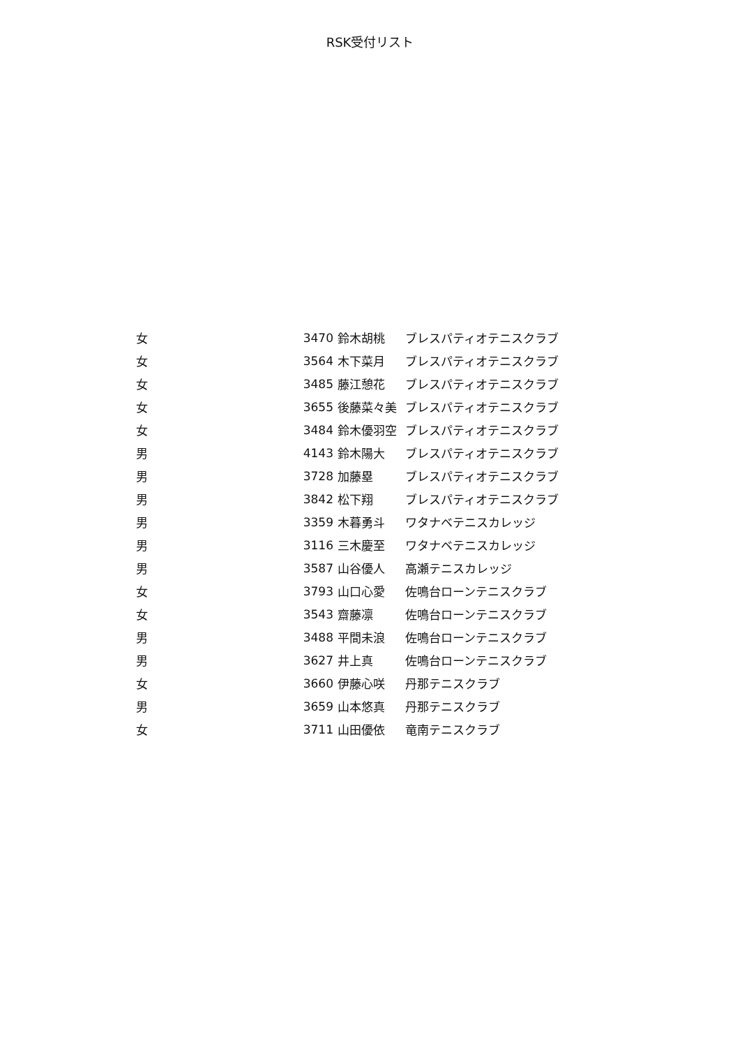RSK受付リスト
| 女 | 3470 | 鈴木胡桃 | ブレスパティオテニスクラブ |
| 女 | 3564 | 木下菜月 | ブレスパティオテニスクラブ |
| 女 | 3485 | 藤江憩花 | ブレスパティオテニスクラブ |
| 女 | 3655 | 後藤菜々美 | ブレスパティオテニスクラブ |
| 女 | 3484 | 鈴木優羽空 | ブレスパティオテニスクラブ |
| 男 | 4143 | 鈴木陽大 | ブレスパティオテニスクラブ |
| 男 | 3728 | 加藤塁 | ブレスパティオテニスクラブ |
| 男 | 3842 | 松下翔 | ブレスパティオテニスクラブ |
| 男 | 3359 | 木暮勇斗 | ワタナベテニスカレッジ |
| 男 | 3116 | 三木慶至 | ワタナベテニスカレッジ |
| 男 | 3587 | 山谷優人 | 高瀬テニスカレッジ |
| 女 | 3793 | 山口心愛 | 佐鳴台ローンテニスクラブ |
| 女 | 3543 | 齋藤凛 | 佐鳴台ローンテニスクラブ |
| 男 | 3488 | 平間未浪 | 佐鳴台ローンテニスクラブ |
| 男 | 3627 | 井上真 | 佐鳴台ローンテニスクラブ |
| 女 | 3660 | 伊藤心咲 | 丹那テニスクラブ |
| 男 | 3659 | 山本悠真 | 丹那テニスクラブ |
| 女 | 3711 | 山田優依 | 竜南テニスクラブ |